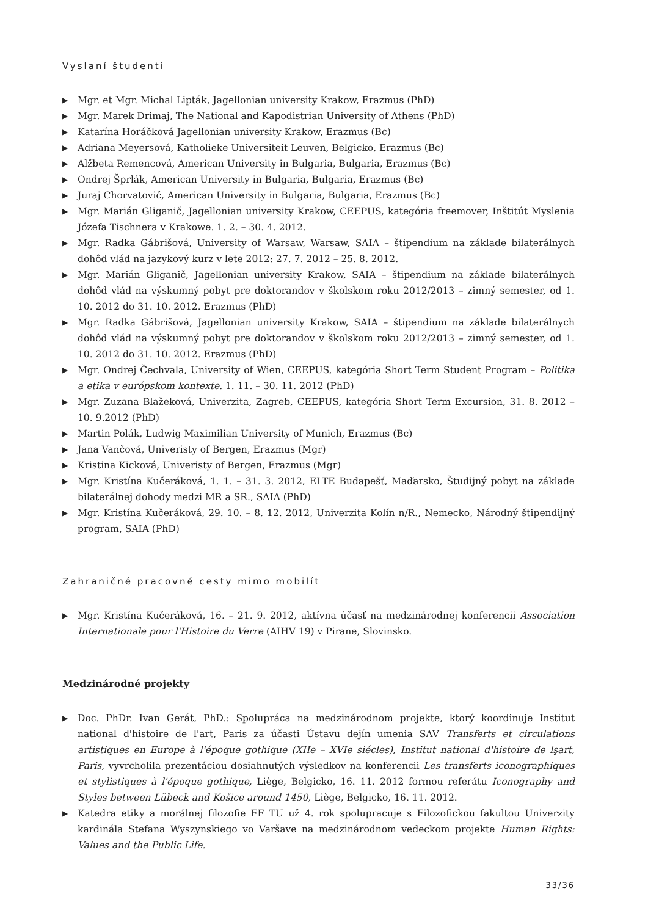Vyslaní študenti
▶ Mgr. et Mgr. Michal Lipták, Jagellonian university Krakow, Erazmus (PhD)
▶ Mgr. Marek Drimaj, The National and Kapodistrian University of Athens (PhD)
▶ Katarína Horáčková Jagellonian university Krakow, Erazmus (Bc)
▶ Adriana Meyersová, Katholieke Universiteit Leuven, Belgicko, Erazmus (Bc)
▶ Alžbeta Remencová, American University in Bulgaria, Bulgaria, Erazmus (Bc)
▶ Ondrej Šprlák, American University in Bulgaria, Bulgaria, Erazmus (Bc)
▶ Juraj Chorvatovič, American University in Bulgaria, Bulgaria, Erazmus (Bc)
▶ Mgr. Marián Gliganič, Jagellonian university Krakow, CEEPUS, kategória freemover, Inštitút Myslenia Józefa Tischnera v Krakowe. 1. 2. – 30. 4. 2012.
▶ Mgr. Radka Gábrišová, University of Warsaw, Warsaw, SAIA – štipendium na základe bilaterálnych dohôd vlád na jazykový kurz v lete 2012: 27. 7. 2012 – 25. 8. 2012.
▶ Mgr. Marián Gliganič, Jagellonian university Krakow, SAIA – štipendium na základe bilaterálnych dohôd vlád na výskumný pobyt pre doktorandov v školskom roku 2012/2013 – zimný semester, od 1. 10. 2012 do 31. 10. 2012. Erazmus (PhD)
▶ Mgr. Radka Gábrišová, Jagellonian university Krakow, SAIA – štipendium na základe bilaterálnych dohôd vlád na výskumný pobyt pre doktorandov v školskom roku 2012/2013 – zimný semester, od 1. 10. 2012 do 31. 10. 2012. Erazmus (PhD)
▶ Mgr. Ondrej Čechvala, University of Wien, CEEPUS, kategória Short Term Student Program – Politika a etika v európskom kontexte. 1. 11. – 30. 11. 2012 (PhD)
▶ Mgr. Zuzana Blažeková, Univerzita, Zagreb, CEEPUS, kategória Short Term Excursion, 31. 8. 2012 – 10. 9.2012 (PhD)
▶ Martin Polák, Ludwig Maximilian University of Munich, Erazmus (Bc)
▶ Jana Vančová, Univeristy of Bergen, Erazmus (Mgr)
▶ Kristina Kicková, Univeristy of Bergen, Erazmus (Mgr)
▶ Mgr. Kristína Kučeráková, 1. 1. – 31. 3. 2012, ELTE Budapešť, Maďarsko, Študijný pobyt na základe bilaterálnej dohody medzi MR a SR., SAIA (PhD)
▶ Mgr. Kristína Kučeráková, 29. 10. – 8. 12. 2012, Univerzita Kolín n/R., Nemecko, Národný štipendijný program, SAIA (PhD)
Zahraničné pracovné cesty mimo mobilít
▶ Mgr. Kristína Kučeráková, 16. – 21. 9. 2012, aktívna účasť na medzinárodnej konferencii Association Internationale pour l'Histoire du Verre (AIHV 19) v Pirane, Slovinsko.
Medzinárodné projekty
▶ Doc. PhDr. Ivan Gerát, PhD.: Spolupráca na medzinárodnom projekte, ktorý koordinuje Institut national d'histoire de l'art, Paris za účasti Ústavu dejín umenia SAV Transferts et circulations artistiques en Europe à l'époque gothique (XIIe – XVIe siécles), Institut national d'histoire de lşart, Paris, vyvrcholila prezentáciou dosiahnutých výsledkov na konferencii Les transferts iconographiques et stylistiques à l'époque gothique, Liège, Belgicko, 16. 11. 2012 formou referátu Iconography and Styles between Lübeck and Košice around 1450, Liège, Belgicko, 16. 11. 2012.
▶ Katedra etiky a morálnej filozofie FF TU už 4. rok spolupracuje s Filozofickou fakultou Univerzity kardinála Stefana Wyszynskiego vo Varšave na medzinárodnom vedeckom projekte Human Rights: Values and the Public Life.
33/36